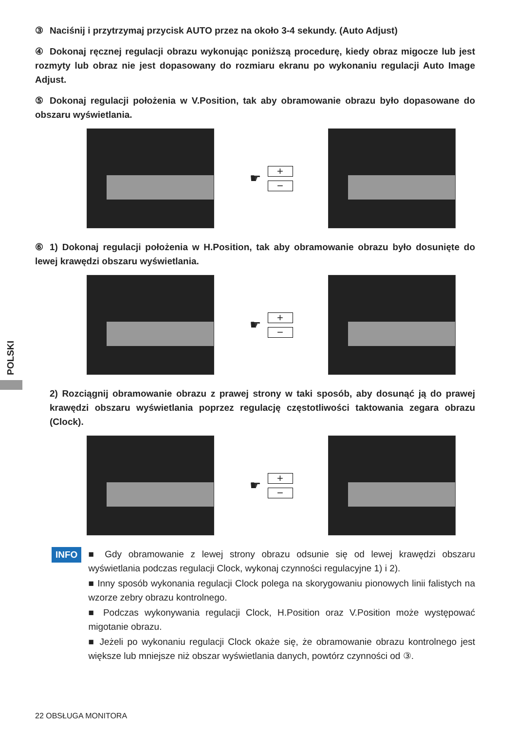POLSKI
③ Naciśnij i przytrzymaj przycisk AUTO przez na około 3-4 sekundy. (Auto Adjust)
④ Dokonaj ręcznej regulacji obrazu wykonując poniższą procedurę, kiedy obraz migocze lub jest rozmyty lub obraz nie jest dopasowany do rozmiaru ekranu po wykonaniu regulacji Auto Image Adjust.
⑤ Dokonaj regulacji położenia w V.Position, tak aby obramowanie obrazu było dopasowane do obszaru wyświetlania.
☛
+
−
⑥ 1) Dokonaj regulacji położenia w H.Position, tak aby obramowanie obrazu było dosunięte do lewej krawędzi obszaru wyświetlania.
☛
+
−
2) Rozciągnij obramowanie obrazu z prawej strony w taki sposób, aby dosunąć ją do prawej krawędzi obszaru wyświetlania poprzez regulację częstotliwości taktowania zegara obrazu (Clock).
☛
+
−
INFO
■ Gdy obramowanie z lewej strony obrazu odsunie się od lewej krawędzi obszaru wyświetlania podczas regulacji Clock, wykonaj czynności regulacyjne 1) i 2).
■ Inny sposób wykonania regulacji Clock polega na skorygowaniu pionowych linii falistych na wzorze zebry obrazu kontrolnego.
■ Podczas wykonywania regulacji Clock, H.Position oraz V.Position może występować migotanie obrazu.
■ Jeżeli po wykonaniu regulacji Clock okaże się, że obramowanie obrazu kontrolnego jest większe lub mniejsze niż obszar wyświetlania danych, powtórz czynności od ③.
22 OBSŁUGA MONITORA